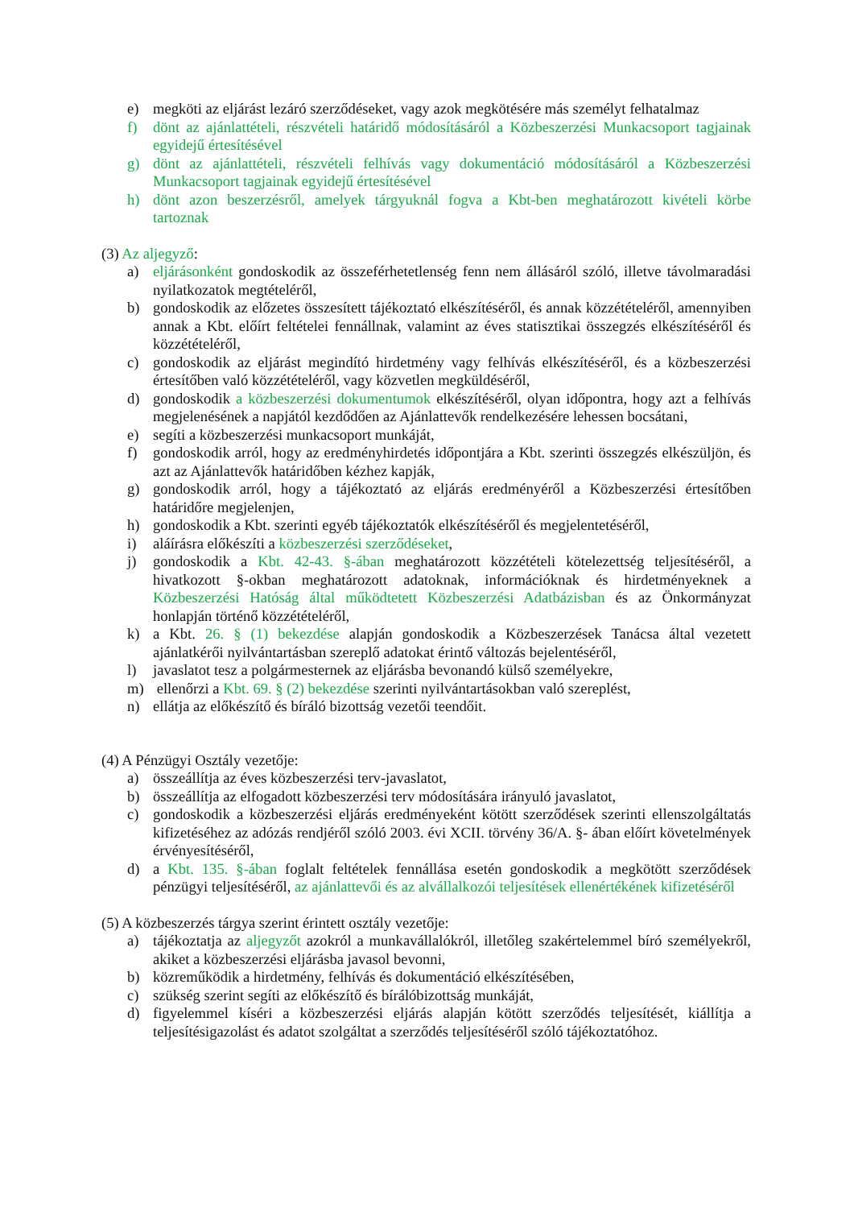e) megköti az eljárást lezáró szerződéseket, vagy azok megkötésére más személyt felhatalmaz
f) dönt az ajánlattételi, részvételi határidő módosításáról a Közbeszerzési Munkacsoport tagjainak egyidejű értesítésével
g) dönt az ajánlattételi, részvételi felhívás vagy dokumentáció módosításáról a Közbeszerzési Munkacsoport tagjainak egyidejű értesítésével
h) dönt azon beszerzésről, amelyek tárgyuknál fogva a Kbt-ben meghatározott kivételi körbe tartoznak
(3) Az aljegyző:
a) eljárásonként gondoskodik az összeférhetetlenség fenn nem állásáról szóló, illetve távolmaradási nyilatkozatok megtételéről,
b) gondoskodik az előzetes összesített tájékoztató elkészítéséről, és annak közzétételéről, amennyiben annak a Kbt. előírt feltételei fennállnak, valamint az éves statisztikai összegzés elkészítéséről és közzétételéről,
c) gondoskodik az eljárást megindító hirdetmény vagy felhívás elkészítéséről, és a közbeszerzési értesítőben való közzétételéről, vagy közvetlen megküldéséről,
d) gondoskodik a közbeszerzési dokumentumok elkészítéséről, olyan időpontra, hogy azt a felhívás megjelenésének a napjától kezdődően az Ajánlattevők rendelkezésére lehessen bocsátani,
e) segíti a közbeszerzési munkacsoport munkáját,
f) gondoskodik arról, hogy az eredményhirdetés időpontjára a Kbt. szerinti összegzés elkészüljön, és azt az Ajánlattevők határidőben kézhez kapják,
g) gondoskodik arról, hogy a tájékoztató az eljárás eredményéről a Közbeszerzési értesítőben határidőre megjelenjen,
h) gondoskodik a Kbt. szerinti egyéb tájékoztatók elkészítéséről és megjelentetéséről,
i) aláírásra előkészíti a közbeszerzési szerződéseket,
j) gondoskodik a Kbt. 42-43. §-ában meghatározott közzétételi kötelezettség teljesítéséről, a hivatkozott §-okban meghatározott adatoknak, információknak és hirdetményeknek a Közbeszerzési Hatóság által működtetett Közbeszerzési Adatbázisban és az Önkormányzat honlapján történő közzétételéről,
k) a Kbt. 26. § (1) bekezdése alapján gondoskodik a Közbeszerzések Tanácsa által vezetett ajánlatkérői nyilvántartásban szereplő adatokat érintő változás bejelentéséről,
l) javaslatot tesz a polgármesternek az eljárásba bevonandó külső személyekre,
m) ellenőrzi a Kbt. 69. § (2) bekezdése szerinti nyilvántartásokban való szereplést,
n) ellátja az előkészítő és bíráló bizottság vezetői teendőit.
(4) A Pénzügyi Osztály vezetője:
a) összeállítja az éves közbeszerzési terv-javaslatot,
b) összeállítja az elfogadott közbeszerzési terv módosítására irányuló javaslatot,
c) gondoskodik a közbeszerzési eljárás eredményeként kötött szerződések szerinti ellenszolgáltatás kifizetéséhez az adózás rendjéről szóló 2003. évi XCII. törvény 36/A. §- ában előírt követelmények érvényesítéséről,
d) a Kbt. 135. §-ában foglalt feltételek fennállása esetén gondoskodik a megkötött szerződések pénzügyi teljesítéséről, az ajánlattevői és az alvállalkozói teljesítések ellenértékének kifizetéséről
(5) A közbeszerzés tárgya szerint érintett osztály vezetője:
a) tájékoztatja az aljegyzőt azokról a munkavállalókról, illetőleg szakértelemmel bíró személyekről, akiket a közbeszerzési eljárásba javasol bevonni,
b) közreműködik a hirdetmény, felhívás és dokumentáció elkészítésében,
c) szükség szerint segíti az előkészítő és bírálóbizottság munkáját,
d) figyelemmel kíséri a közbeszerzési eljárás alapján kötött szerződés teljesítését, kiállítja a teljesítésigazolást és adatot szolgáltat a szerződés teljesítéséről szóló tájékoztatóhoz.